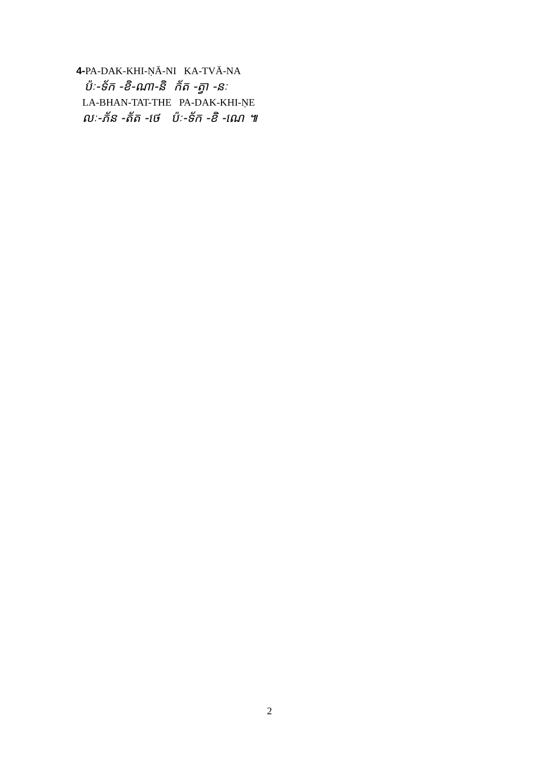4-PA-DAK-KHI-ṆĀ-NI KA-TVĀ-NA
ប៉ៈ-ទ័ក -ខិ-ណា-និ ក័ត -ត្វា -នៈ
LA-BHAN-TAT-THE PA-DAK-KHI-ṆE
លៈ-ភ័ន -ត័ត -ថេ ប៉ៈ-ទ័ក -ខិ -ណេ ៕
2